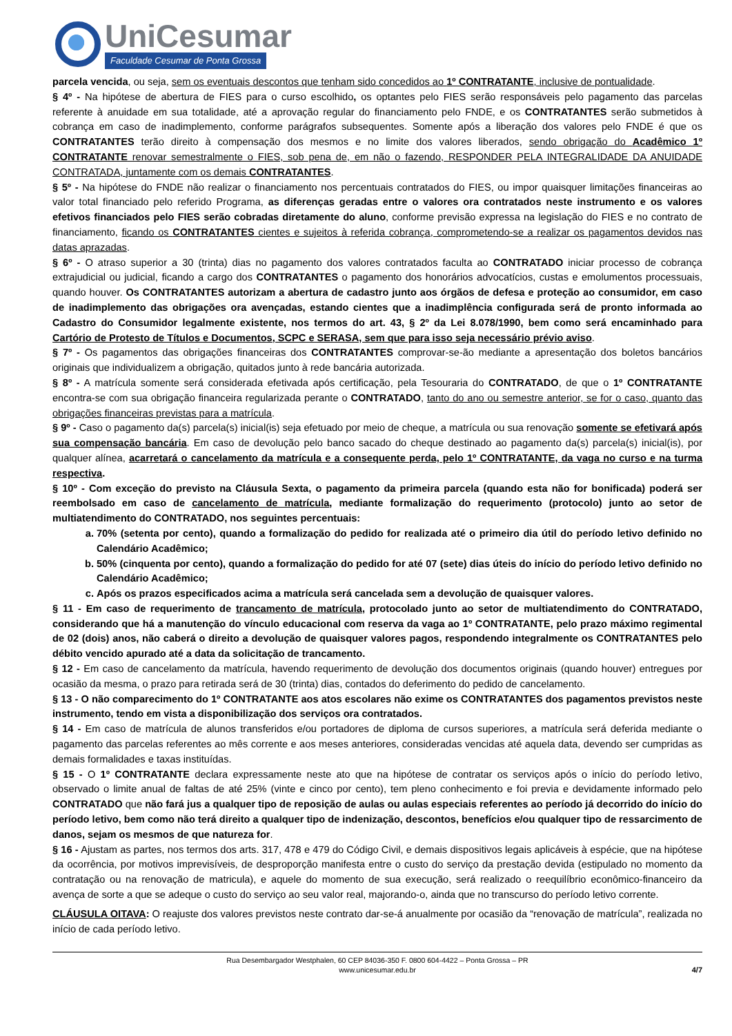UniCesumar
Faculdade Cesumar de Ponta Grossa
parcela vencida, ou seja, sem os eventuais descontos que tenham sido concedidos ao 1º CONTRATANTE, inclusive de pontualidade.
§ 4º - Na hipótese de abertura de FIES para o curso escolhido, os optantes pelo FIES serão responsáveis pelo pagamento das parcelas referente à anuidade em sua totalidade, até a aprovação regular do financiamento pelo FNDE, e os CONTRATANTES serão submetidos à cobrança em caso de inadimplemento, conforme parágrafos subsequentes. Somente após a liberação dos valores pelo FNDE é que os CONTRATANTES terão direito à compensação dos mesmos e no limite dos valores liberados, sendo obrigação do Acadêmico 1º CONTRATANTE renovar semestralmente o FIES, sob pena de, em não o fazendo, RESPONDER PELA INTEGRALIDADE DA ANUIDADE CONTRATADA, juntamente com os demais CONTRATANTES.
§ 5º - Na hipótese do FNDE não realizar o financiamento nos percentuais contratados do FIES, ou impor quaisquer limitações financeiras ao valor total financiado pelo referido Programa, as diferenças geradas entre o valores ora contratados neste instrumento e os valores efetivos financiados pelo FIES serão cobradas diretamente do aluno, conforme previsão expressa na legislação do FIES e no contrato de financiamento, ficando os CONTRATANTES cientes e sujeitos à referida cobrança, comprometendo-se a realizar os pagamentos devidos nas datas aprazadas.
§ 6º - O atraso superior a 30 (trinta) dias no pagamento dos valores contratados faculta ao CONTRATADO iniciar processo de cobrança extrajudicial ou judicial, ficando a cargo dos CONTRATANTES o pagamento dos honorários advocatícios, custas e emolumentos processuais, quando houver. Os CONTRATANTES autorizam a abertura de cadastro junto aos órgãos de defesa e proteção ao consumidor, em caso de inadimplemento das obrigações ora avençadas, estando cientes que a inadimplência configurada será de pronto informada ao Cadastro do Consumidor legalmente existente, nos termos do art. 43, § 2º da Lei 8.078/1990, bem como será encaminhado para Cartório de Protesto de Títulos e Documentos, SCPC e SERASA, sem que para isso seja necessário prévio aviso.
§ 7º - Os pagamentos das obrigações financeiras dos CONTRATANTES comprovar-se-ão mediante a apresentação dos boletos bancários originais que individualizem a obrigação, quitados junto à rede bancária autorizada.
§ 8º - A matrícula somente será considerada efetivada após certificação, pela Tesouraria do CONTRATADO, de que o 1º CONTRATANTE encontra-se com sua obrigação financeira regularizada perante o CONTRATADO, tanto do ano ou semestre anterior, se for o caso, quanto das obrigações financeiras previstas para a matrícula.
§ 9º - Caso o pagamento da(s) parcela(s) inicial(is) seja efetuado por meio de cheque, a matrícula ou sua renovação somente se efetivará após sua compensação bancária. Em caso de devolução pelo banco sacado do cheque destinado ao pagamento da(s) parcela(s) inicial(is), por qualquer alínea, acarretará o cancelamento da matrícula e a consequente perda, pelo 1º CONTRATANTE, da vaga no curso e na turma respectiva.
§ 10º - Com exceção do previsto na Cláusula Sexta, o pagamento da primeira parcela (quando esta não for bonificada) poderá ser reembolsado em caso de cancelamento de matrícula, mediante formalização do requerimento (protocolo) junto ao setor de multiatendimento do CONTRATADO, nos seguintes percentuais:
a. 70% (setenta por cento), quando a formalização do pedido for realizada até o primeiro dia útil do período letivo definido no Calendário Acadêmico;
b. 50% (cinquenta por cento), quando a formalização do pedido for até 07 (sete) dias úteis do início do período letivo definido no Calendário Acadêmico;
c. Após os prazos especificados acima a matrícula será cancelada sem a devolução de quaisquer valores.
§ 11 - Em caso de requerimento de trancamento de matrícula, protocolado junto ao setor de multiatendimento do CONTRATADO, considerando que há a manutenção do vínculo educacional com reserva da vaga ao 1º CONTRATANTE, pelo prazo máximo regimental de 02 (dois) anos, não caberá o direito a devolução de quaisquer valores pagos, respondendo integralmente os CONTRATANTES pelo débito vencido apurado até a data da solicitação de trancamento.
§ 12 - Em caso de cancelamento da matrícula, havendo requerimento de devolução dos documentos originais (quando houver) entregues por ocasião da mesma, o prazo para retirada será de 30 (trinta) dias, contados do deferimento do pedido de cancelamento.
§ 13 - O não comparecimento do 1º CONTRATANTE aos atos escolares não exime os CONTRATANTES dos pagamentos previstos neste instrumento, tendo em vista a disponibilização dos serviços ora contratados.
§ 14 - Em caso de matrícula de alunos transferidos e/ou portadores de diploma de cursos superiores, a matrícula será deferida mediante o pagamento das parcelas referentes ao mês corrente e aos meses anteriores, consideradas vencidas até aquela data, devendo ser cumpridas as demais formalidades e taxas instituídas.
§ 15 - O 1º CONTRATANTE declara expressamente neste ato que na hipótese de contratar os serviços após o início do período letivo, observado o limite anual de faltas de até 25% (vinte e cinco por cento), tem pleno conhecimento e foi previa e devidamente informado pelo CONTRATADO que não fará jus a qualquer tipo de reposição de aulas ou aulas especiais referentes ao período já decorrido do início do período letivo, bem como não terá direito a qualquer tipo de indenização, descontos, benefícios e/ou qualquer tipo de ressarcimento de danos, sejam os mesmos de que natureza for.
§ 16 - Ajustam as partes, nos termos dos arts. 317, 478 e 479 do Código Civil, e demais dispositivos legais aplicáveis à espécie, que na hipótese da ocorrência, por motivos imprevisíveis, de desproporção manifesta entre o custo do serviço da prestação devida (estipulado no momento da contratação ou na renovação de matricula), e aquele do momento de sua execução, será realizado o reequilíbrio econômico-financeiro da avença de sorte a que se adeque o custo do serviço ao seu valor real, majorando-o, ainda que no transcurso do período letivo corrente.
CLÁUSULA OITAVA: O reajuste dos valores previstos neste contrato dar-se-á anualmente por ocasião da “renovação de matrícula”, realizada no início de cada período letivo.
Rua Desembargador Westphalen, 60 CEP 84036-350 F. 0800 604-4422 – Ponta Grossa – PR
www.unicesumar.edu.br
4/7